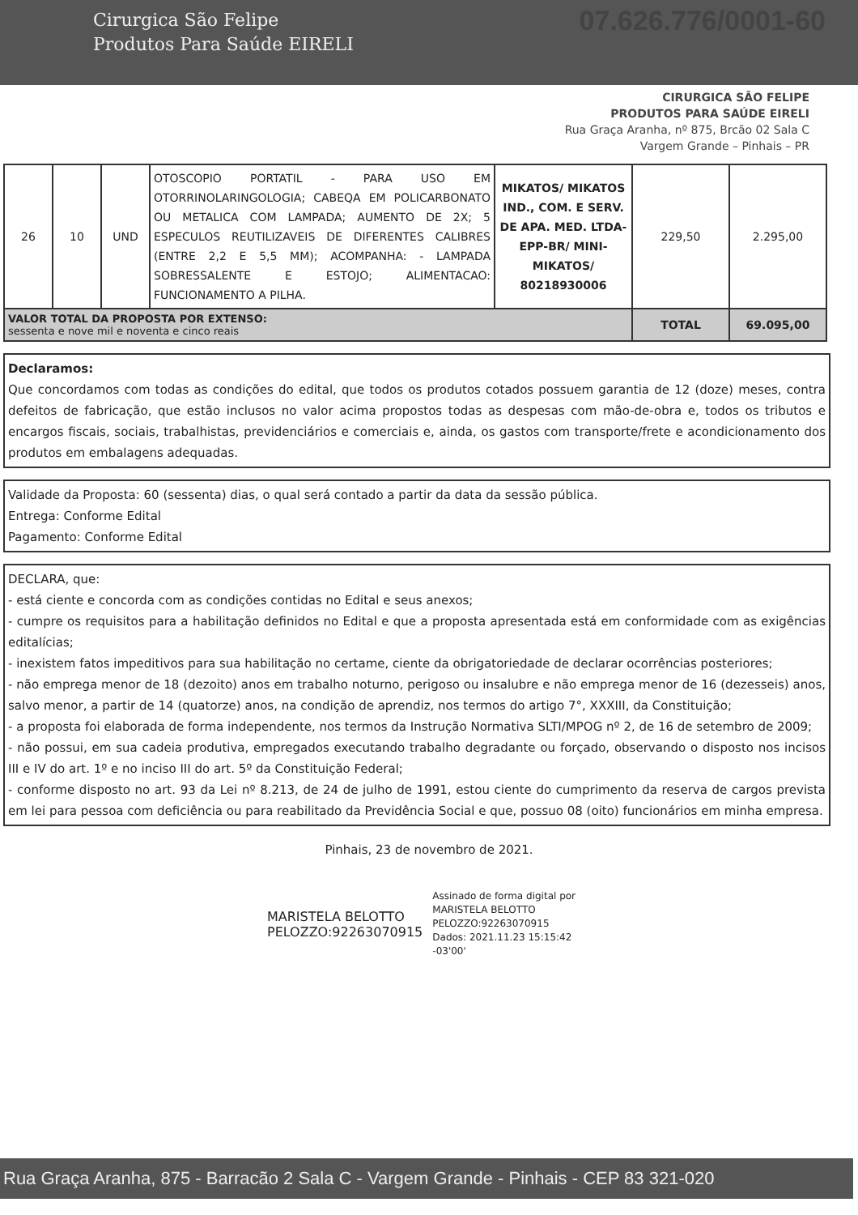Cirurgica São Felipe
Produtos Para Saúde EIRELI
07.626.776/0001-60
CIRURGICA SÃO FELIPE
PRODUTOS PARA SAÚDE EIRELI
Rua Graça Aranha, nº 875, Brcão 02 Sala C
Vargem Grande – Pinhais – PR
| 26 | 10 | UND | OTOSCOPIO PORTATIL - PARA USO EM OTORRINOLARINGOLOGIA; CABEQA EM POLICARBONATO OU METALICA COM LAMPADA; AUMENTO DE 2X; 5 ESPECULOS REUTILIZAVEIS DE DIFERENTES CALIBRES (ENTRE 2,2 E 5,5 MM); ACOMPANHA: - LAMPADA SOBRESSALENTE E ESTOJO; ALIMENTACAO: FUNCIONAMENTO A PILHA. | MIKATOS/ MIKATOS IND., COM. E SERV. DE APA. MED. LTDA-EPP-BR/ MINI-MIKATOS/ 80218930006 | 229,50 | 2.295,00 |
| VALOR TOTAL DA PROPOSTA POR EXTENSO: sessenta e nove mil e noventa e cinco reais | | | | | TOTAL | 69.095,00 |
Declaramos:
Que concordamos com todas as condições do edital, que todos os produtos cotados possuem garantia de 12 (doze) meses, contra defeitos de fabricação, que estão inclusos no valor acima propostos todas as despesas com mão-de-obra e, todos os tributos e encargos fiscais, sociais, trabalhistas, previdenciários e comerciais e, ainda, os gastos com transporte/frete e acondicionamento dos produtos em embalagens adequadas.
Validade da Proposta: 60 (sessenta) dias, o qual será contado a partir da data da sessão pública.
Entrega: Conforme Edital
Pagamento: Conforme Edital
DECLARA, que:
- está ciente e concorda com as condições contidas no Edital e seus anexos;
- cumpre os requisitos para a habilitação definidos no Edital e que a proposta apresentada está em conformidade com as exigências editalícias;
- inexistem fatos impeditivos para sua habilitação no certame, ciente da obrigatoriedade de declarar ocorrências posteriores;
- não emprega menor de 18 (dezoito) anos em trabalho noturno, perigoso ou insalubre e não emprega menor de 16 (dezesseis) anos, salvo menor, a partir de 14 (quatorze) anos, na condição de aprendiz, nos termos do artigo 7°, XXXIII, da Constituição;
- a proposta foi elaborada de forma independente, nos termos da Instrução Normativa SLTI/MPOG nº 2, de 16 de setembro de 2009;
- não possui, em sua cadeia produtiva, empregados executando trabalho degradante ou forçado, observando o disposto nos incisos III e IV do art. 1º e no inciso III do art. 5º da Constituição Federal;
- conforme disposto no art. 93 da Lei nº 8.213, de 24 de julho de 1991, estou ciente do cumprimento da reserva de cargos prevista em lei para pessoa com deficiência ou para reabilitado da Previdência Social e que, possuo 08 (oito) funcionários em minha empresa.
Pinhais, 23 de novembro de 2021.
MARISTELA BELOTTO
PELOZZO:92263070915
Assinado de forma digital por
MARISTELA BELOTTO
PELOZZO:92263070915
Dados: 2021.11.23 15:15:42
-03'00'
Rua Graça Aranha, 875 - Barracão 2 Sala C - Vargem Grande - Pinhais - CEP 83 321-020